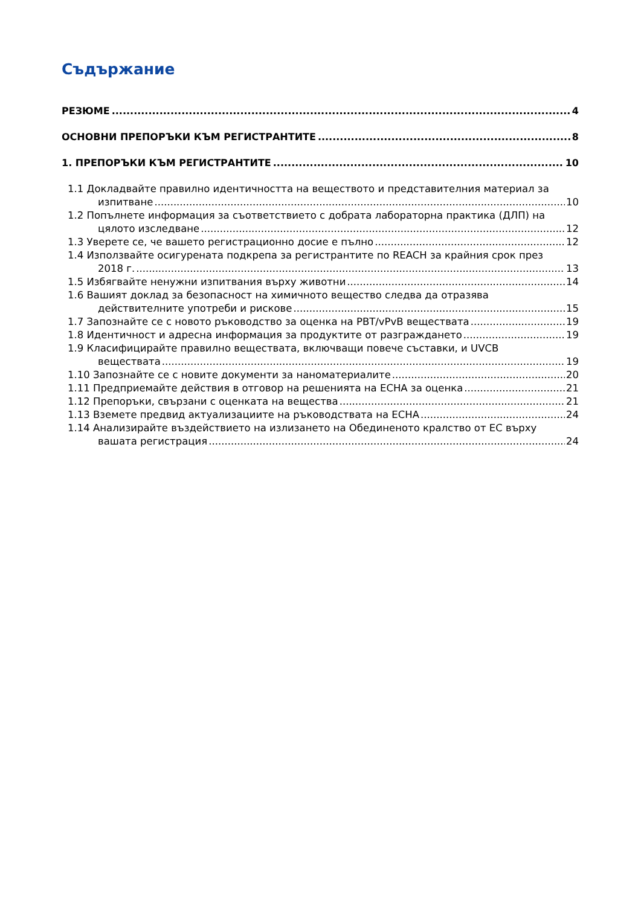Съдържание
РЕЗЮМЕ 4
ОСНОВНИ ПРЕПОРЪКИ КЪМ РЕГИСТРАНТИТЕ 8
1. ПРЕПОРЪКИ КЪМ РЕГИСТРАНТИТЕ 10
1.1 Докладвайте правилно идентичността на веществото и представителния материал за
изпитване 10
1.2 Попълнете информация за съответствието с добрата лабораторна практика (ДЛП) на
цялото изследване 12
1.3 Уверете се, че вашето регистрационно досие е пълно 12
1.4 Използвайте осигурената подкрепа за регистрантите по REACH за крайния срок през
2018 г. 13
1.5 Избягвайте ненужни изпитвания върху животни 14
1.6 Вашият доклад за безопасност на химичното вещество следва да отразява
действителните употреби и рискове 15
1.7 Запознайте се с новото ръководство за оценка на PBT/vPvB веществата 19
1.8 Идентичност и адресна информация за продуктите от разграждането 19
1.9 Класифицирайте правилно веществата, включващи повече съставки, и UVCB
веществата 19
1.10 Запознайте се с новите документи за наноматериалите 20
1.11 Предприемайте действия в отговор на решенията на ECHA за оценка 21
1.12 Препоръки, свързани с оценката на вещества 21
1.13 Вземете предвид актуализациите на ръководствата на ECHA 24
1.14 Анализирайте въздействието на излизането на Обединеното кралство от ЕС върху
вашата регистрация 24